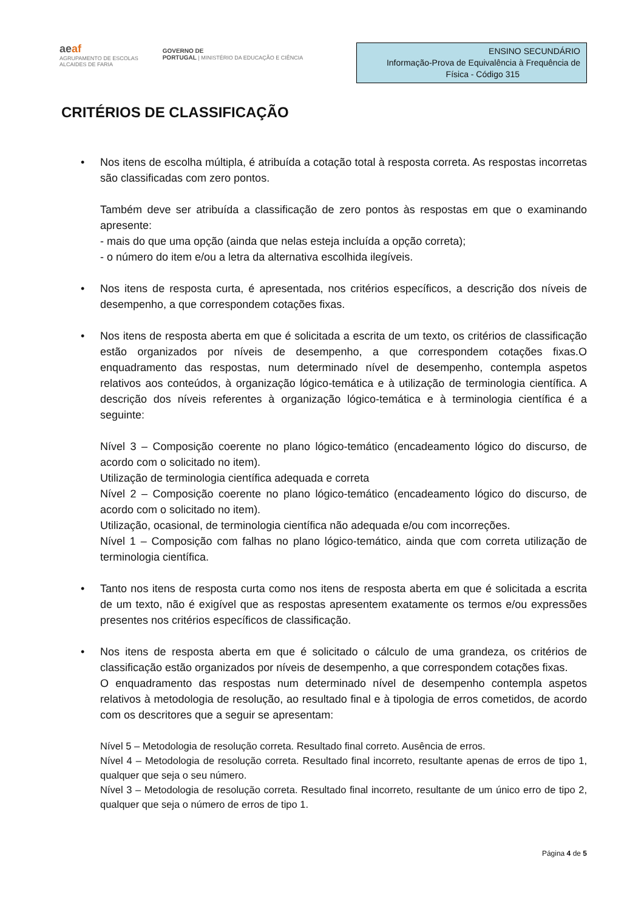aeaf
AGRUPAMENTO DE ESCOLAS
ALCAIDES DE FARIA
GOVERNO DE
PORTUGAL | MINISTÉRIO DA EDUCAÇÃO E CIÊNCIA
ENSINO SECUNDÁRIO
Informação-Prova de Equivalência à Frequência de
Física - Código 315
CRITÉRIOS DE CLASSIFICAÇÃO
• Nos itens de escolha múltipla, é atribuída a cotação total à resposta correta. As respostas incorretas são classificadas com zero pontos.
Também deve ser atribuída a classificação de zero pontos às respostas em que o examinando apresente:
- mais do que uma opção (ainda que nelas esteja incluída a opção correta);
- o número do item e/ou a letra da alternativa escolhida ilegíveis.
• Nos itens de resposta curta, é apresentada, nos critérios específicos, a descrição dos níveis de desempenho, a que correspondem cotações fixas.
• Nos itens de resposta aberta em que é solicitada a escrita de um texto, os critérios de classificação estão organizados por níveis de desempenho, a que correspondem cotações fixas.O enquadramento das respostas, num determinado nível de desempenho, contempla aspetos relativos aos conteúdos, à organização lógico-temática e à utilização de terminologia científica. A descrição dos níveis referentes à organização lógico-temática e à terminologia científica é a seguinte:
Nível 3 – Composição coerente no plano lógico-temático (encadeamento lógico do discurso, de acordo com o solicitado no item).
Utilização de terminologia científica adequada e correta
Nível 2 – Composição coerente no plano lógico-temático (encadeamento lógico do discurso, de acordo com o solicitado no item).
Utilização, ocasional, de terminologia científica não adequada e/ou com incorreções.
Nível 1 – Composição com falhas no plano lógico-temático, ainda que com correta utilização de terminologia científica.
• Tanto nos itens de resposta curta como nos itens de resposta aberta em que é solicitada a escrita de um texto, não é exigível que as respostas apresentem exatamente os termos e/ou expressões presentes nos critérios específicos de classificação.
• Nos itens de resposta aberta em que é solicitado o cálculo de uma grandeza, os critérios de classificação estão organizados por níveis de desempenho, a que correspondem cotações fixas.
O enquadramento das respostas num determinado nível de desempenho contempla aspetos relativos à metodologia de resolução, ao resultado final e à tipologia de erros cometidos, de acordo com os descritores que a seguir se apresentam:
Nível 5 – Metodologia de resolução correta. Resultado final correto. Ausência de erros.
Nível 4 – Metodologia de resolução correta. Resultado final incorreto, resultante apenas de erros de tipo 1, qualquer que seja o seu número.
Nível 3 – Metodologia de resolução correta. Resultado final incorreto, resultante de um único erro de tipo 2, qualquer que seja o número de erros de tipo 1.
Página 4 de 5